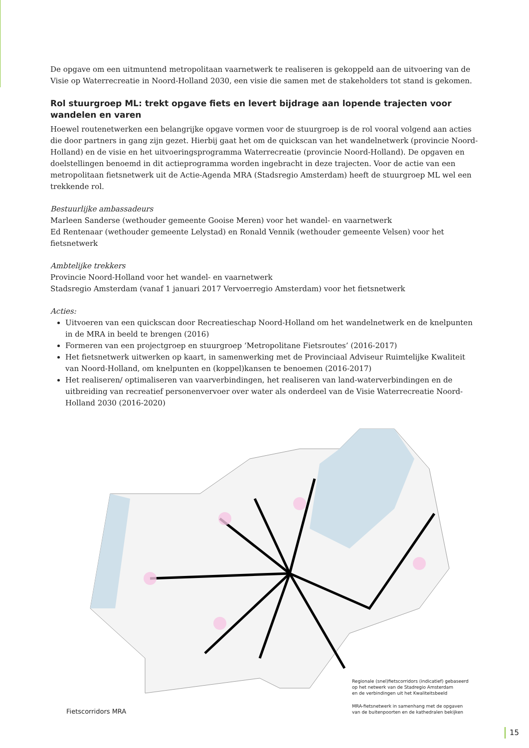De opgave om een uitmuntend metropolitaan vaarnetwerk te realiseren is gekoppeld aan de uitvoering van de Visie op Waterrecreatie in Noord-Holland 2030, een visie die samen met de stakeholders tot stand is gekomen.
Rol stuurgroep ML: trekt opgave fiets en levert bijdrage aan lopende trajecten voor wandelen en varen
Hoewel routenetwerken een belangrijke opgave vormen voor de stuurgroep is de rol vooral volgend aan acties die door partners in gang zijn gezet. Hierbij gaat het om de quickscan van het wandelnetwerk (provincie Noord-Holland) en de visie en het uitvoeringsprogramma Waterrecreatie (provincie Noord-Holland). De opgaven en doelstellingen benoemd in dit actieprogramma worden ingebracht in deze trajecten. Voor de actie van een metropolitaan fietsnetwerk uit de Actie-Agenda MRA (Stadsregio Amsterdam) heeft de stuurgroep ML wel een trekkende rol.
Bestuurlijke ambassadeurs
Marleen Sanderse (wethouder gemeente Gooise Meren) voor het wandel- en vaarnetwerk
Ed Rentenaar (wethouder gemeente Lelystad) en Ronald Vennik (wethouder gemeente Velsen) voor het fietsnetwerk
Ambtelijke trekkers
Provincie Noord-Holland voor het wandel- en vaarnetwerk
Stadsregio Amsterdam (vanaf 1 januari 2017 Vervoerregio Amsterdam) voor het fietsnetwerk
Acties:
Uitvoeren van een quickscan door Recreatieschap Noord-Holland om het wandelnetwerk en de knelpunten in de MRA in beeld te brengen (2016)
Formeren van een projectgroep en stuurgroep ‘Metropolitane Fietsroutes’ (2016-2017)
Het fietsnetwerk uitwerken op kaart, in samenwerking met de Provinciaal Adviseur Ruimtelijke Kwaliteit van Noord-Holland, om knelpunten en (koppel)kansen te benoemen (2016-2017)
Het realiseren/ optimaliseren van vaarverbindingen, het realiseren van land-waterverbindingen en de uitbreiding van recreatief personenvervoer over water als onderdeel van de Visie Waterrecreatie Noord-Holland 2030 (2016-2020)
Fietscorridors MRA
Regionale (snel)fietscorridors (indicatief) gebaseerd
op het netwerk van de Stadregio Amsterdam
en de verbindingen uit het Kwaliteitsbeeld
MRA-fietsnetwerk in samenhang met de opgaven
van de buitenpoorten en de kathedralen bekijken
15